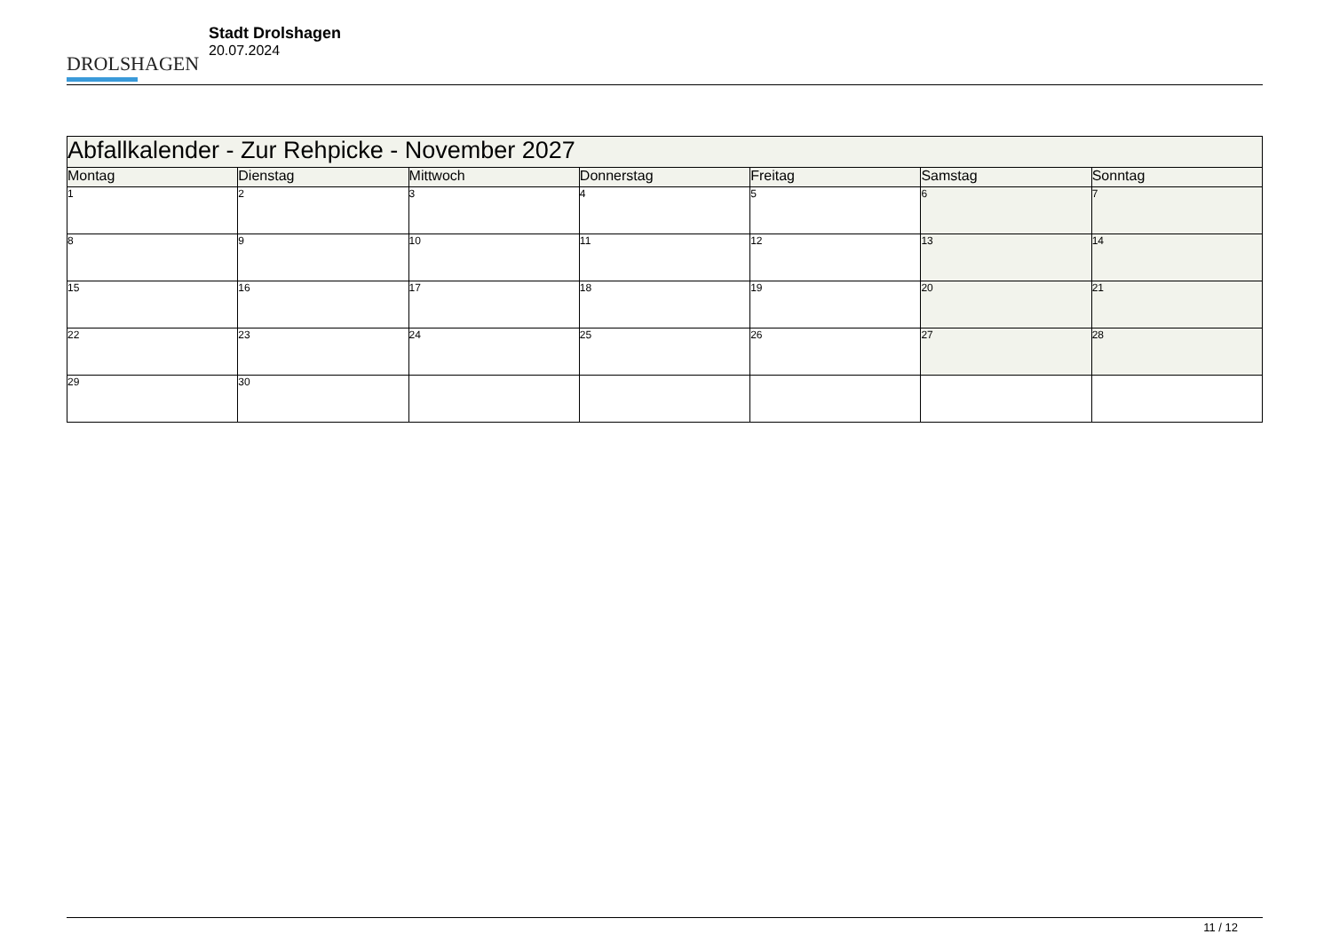DROLSHAGEN
Stadt Drolshagen
20.07.2024
| Abfallkalender - Zur Rehpicke - November 2027 | | | | | | |
| --- | --- | --- | --- | --- | --- | --- |
| Montag | Dienstag | Mittwoch | Donnerstag | Freitag | Samstag | Sonntag |
| 1 | 2 | 3 | 4 | 5 | 6 | 7 |
| 8 | 9 | 10 | 11 | 12 | 13 | 14 |
| 15 | 16 | 17 | 18 | 19 | 20 | 21 |
| 22 | 23 | 24 | 25 | 26 | 27 | 28 |
| 29 | 30 | | | | | |
11 / 12